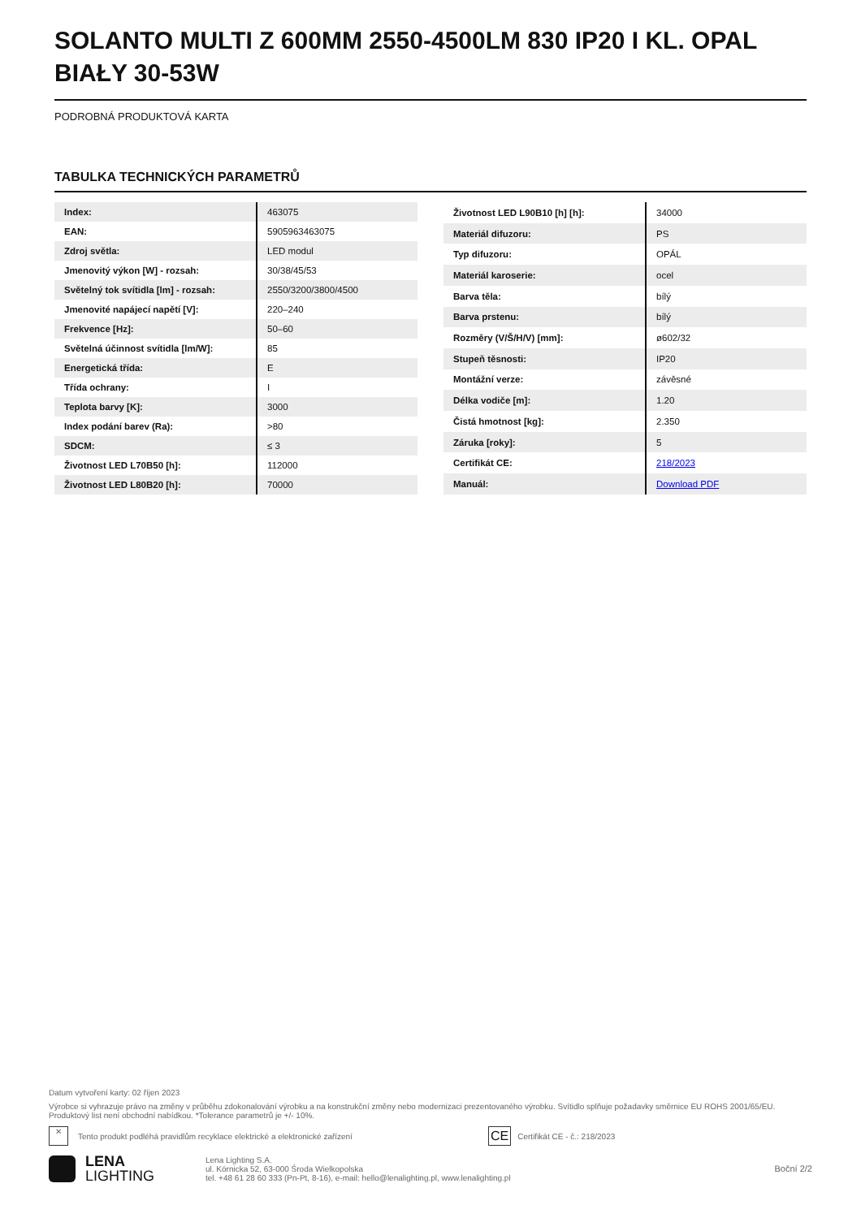SOLANTO MULTI Z 600MM 2550-4500LM 830 IP20 I KL. OPAL BIAŁY 30-53W
PODROBNÁ PRODUKTOVÁ KARTA
TABULKA TECHNICKÝCH PARAMETRŮ
| Index: | 463075 |
| EAN: | 5905963463075 |
| Zdroj světla: | LED modul |
| Jmenovitý výkon [W] - rozsah: | 30/38/45/53 |
| Světelný tok svítidla [lm] - rozsah: | 2550/3200/3800/4500 |
| Jmenovité napájecí napětí [V]: | 220–240 |
| Frekvence [Hz]: | 50–60 |
| Světelná účinnost svítidla [lm/W]: | 85 |
| Energetická třída: | E |
| Třída ochrany: | I |
| Teplota barvy [K]: | 3000 |
| Index podání barev (Ra): | >80 |
| SDCM: | ≤ 3 |
| Životnost LED L70B50 [h]: | 112000 |
| Životnost LED L80B20 [h]: | 70000 |
| Životnost LED L90B10 [h] [h]: | 34000 |
| Materiál difuzoru: | PS |
| Typ difuzoru: | OPÁL |
| Materiál karoserie: | ocel |
| Barva těla: | bílý |
| Barva prstenu: | bílý |
| Rozměry (V/Š/H/V) [mm]: | ø602/32 |
| Stupeň těsnosti: | IP20 |
| Montážní verze: | závěsné |
| Délka vodiče [m]: | 1.20 |
| Čistá hmotnost [kg]: | 2.350 |
| Záruka [roky]: | 5 |
| Certifikát CE: | 218/2023 |
| Manuál: | Download PDF |
Datum vytvoření karty: 02 říjen 2023
Výrobce si vyhrazuje právo na změny v průběhu zdokonalování výrobku a na konstrukční změny nebo modernizaci prezentovaného výrobku. Svítidlo splňuje požadavky směrnice EU ROHS 2001/65/EU. Produktový list není obchodní nabídkou. *Tolerance parametrů je +/- 10%.
✕ Tento produkt podléhá pravidlům recyklace elektrické a elektronické zařízení CE Certifikát CE - č.: 218/2023
LENA
LIGHTING
Lena Lighting S.A.
ul. Kórnicka 52, 63-000 Środa Wielkopolska
tel. +48 61 28 60 333 (Pn-Pt, 8-16), e-mail: hello@lenalighting.pl, www.lenalighting.pl
Boční 2/2